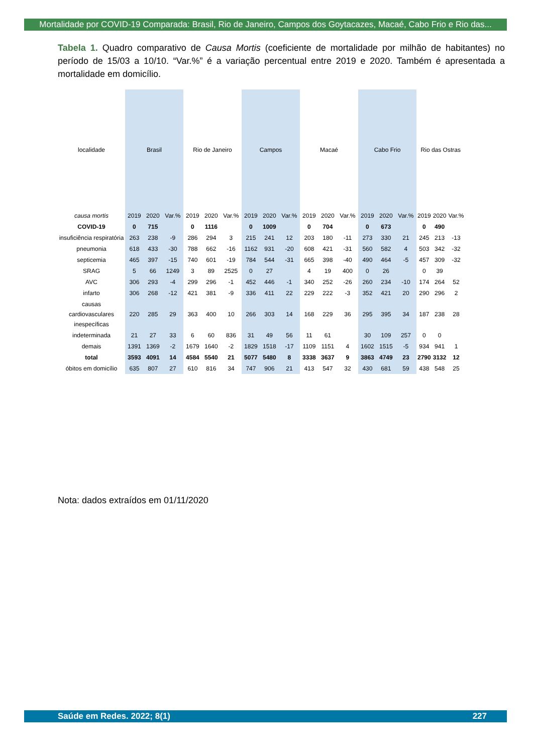Mortalidade por COVID-19 Comparada: Brasil, Rio de Janeiro, Campos dos Goytacazes, Macaé, Cabo Frio e Rio das...
Tabela 1. Quadro comparativo de Causa Mortis (coeficiente de mortalidade por milhão de habitantes) no período de 15/03 a 10/10. “Var.%” é a variação percentual entre 2019 e 2020. Também é apresentada a mortalidade em domicílio.
| localidade | Brasil | | | Rio de Janeiro | | | Campos | | | Macaé | | | Cabo Frio | | | Rio das Ostras | | |
| --- | --- | --- | --- | --- | --- | --- | --- | --- | --- | --- | --- | --- | --- | --- | --- | --- | --- | --- |
| causa mortis | 2019 | 2020 | Var.% | 2019 | 2020 | Var.% | 2019 | 2020 | Var.% | 2019 | 2020 | Var.% | 2019 | 2020 | Var.% | 2019 | 2020 | Var.% |
| COVID-19 | 0 | 715 | | 0 | 1116 | | 0 | 1009 | | 0 | 704 | | 0 | 673 | | 0 | 490 | |
| insuficiência respiratória | 263 | 238 | -9 | 286 | 294 | 3 | 215 | 241 | 12 | 203 | 180 | -11 | 273 | 330 | 21 | 245 | 213 | -13 |
| pneumonia | 618 | 433 | -30 | 788 | 662 | -16 | 1162 | 931 | -20 | 608 | 421 | -31 | 560 | 582 | 4 | 503 | 342 | -32 |
| septicemia | 465 | 397 | -15 | 740 | 601 | -19 | 784 | 544 | -31 | 665 | 398 | -40 | 490 | 464 | -5 | 457 | 309 | -32 |
| SRAG | 5 | 66 | 1249 | 3 | 89 | 2525 | 0 | 27 | | 4 | 19 | 400 | 0 | 26 | | 0 | 39 | |
| AVC | 306 | 293 | -4 | 299 | 296 | -1 | 452 | 446 | -1 | 340 | 252 | -26 | 260 | 234 | -10 | 174 | 264 | 52 |
| infarto | 306 | 268 | -12 | 421 | 381 | -9 | 336 | 411 | 22 | 229 | 222 | -3 | 352 | 421 | 20 | 290 | 296 | 2 |
| causas cardiovasculares inespecíficas | 220 | 285 | 29 | 363 | 400 | 10 | 266 | 303 | 14 | 168 | 229 | 36 | 295 | 395 | 34 | 187 | 238 | 28 |
| indeterminada | 21 | 27 | 33 | 6 | 60 | 836 | 31 | 49 | 56 | 11 | 61 | | 30 | 109 | 257 | 0 | 0 | |
| demais | 1391 | 1369 | -2 | 1679 | 1640 | -2 | 1829 | 1518 | -17 | 1109 | 1151 | 4 | 1602 | 1515 | -5 | 934 | 941 | 1 |
| total | 3593 | 4091 | 14 | 4584 | 5540 | 21 | 5077 | 5480 | 8 | 3338 | 3637 | 9 | 3863 | 4749 | 23 | 2790 | 3132 | 12 |
| óbitos em domicílio | 635 | 807 | 27 | 610 | 816 | 34 | 747 | 906 | 21 | 413 | 547 | 32 | 430 | 681 | 59 | 438 | 548 | 25 |
Nota: dados extraídos em 01/11/2020
Saúde em Redes. 2022; 8(1) 227